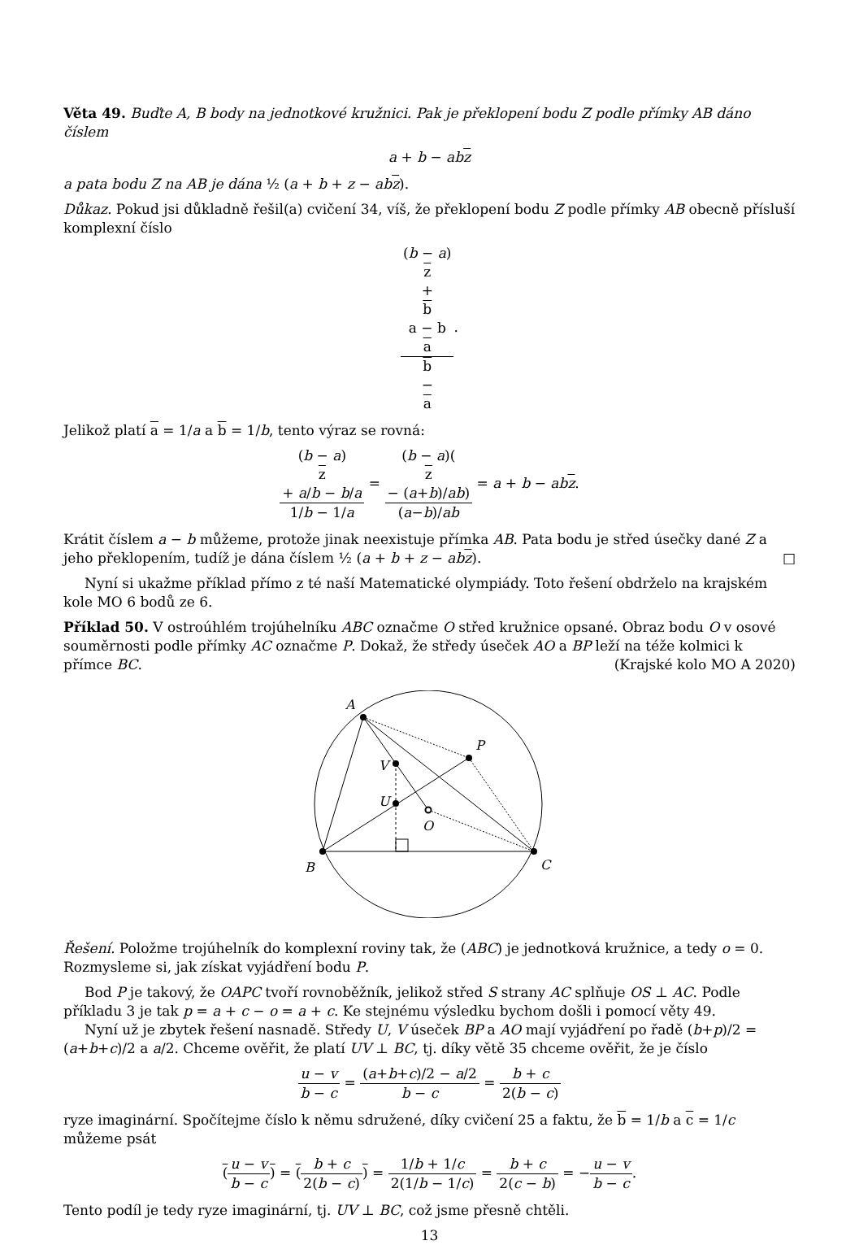Věta 49. Buďte A, B body na jednotkové kružnici. Pak je překlopení bodu Z podle přímky AB dáno číslem
a + b − abz
a pata bodu Z na AB je dána ½ (a + b + z − abz).
Důkaz. Pokud jsi důkladně řešil(a) cvičení 34, víš, že překlopení bodu Z podle přímky AB obecně přísluší komplexní číslo
(b − a)
z
+
b
a − b
a b
−
a.
Jelikož platí a = 1/a a b = 1/b, tento výraz se rovná:
(b − a)
z
+ a/b − b/a 1/b − 1/a = (b − a)(z
− (a+b)/ab) (a−b)/ab = a + b − abz.
Krátit číslem a − b můžeme, protože jinak neexistuje přímka AB. Pata bodu je střed úsečky dané Z a jeho překlopením, tudíž je dána číslem ½ (a + b + z − abz). □
Nyní si ukažme příklad přímo z té naší Matematické olympiády. Toto řešení obdrželo na krajském kole MO 6 bodů ze 6.
Příklad 50. V ostroúhlém trojúhelníku ABC označme O střed kružnice opsané. Obraz bodu O v osové souměrnosti podle přímky AC označme P. Dokaž, že středy úseček AO a BP leží na téže kolmici k přímce BC. (Krajské kolo MO A 2020)
A
B
C
P
V
U
O
Řešení. Položme trojúhelník do komplexní roviny tak, že (ABC) je jednotková kružnice, a tedy o = 0. Rozmysleme si, jak získat vyjádření bodu P.
Bod P je takový, že OAPC tvoří rovnoběžník, jelikož střed S strany AC splňuje OS ⊥ AC. Podle příkladu 3 je tak p = a + c − o = a + c. Ke stejnému výsledku bychom došli i pomocí věty 49.
Nyní už je zbytek řešení nasnadě. Středy U, V úseček BP a AO mají vyjádření po řadě (b+p)/2 = (a+b+c)/2 a a/2. Chceme ověřit, že platí UV ⊥ BC, tj. díky větě 35 chceme ověřit, že je číslo
u − v b − c = (a+b+c)/2 − a/2 b − c = b + c 2(b − c)
ryze imaginární. Spočítejme číslo k němu sdružené, díky cvičení 25 a faktu, že b = 1/b a c = 1/c můžeme psát
(u − v b − c) = (b + c 2(b − c)) = 1/b + 1/c 2(1/b − 1/c) = b + c 2(c − b) = −u − v b − c.
Tento podíl je tedy ryze imaginární, tj. UV ⊥ BC, což jsme přesně chtěli.
13